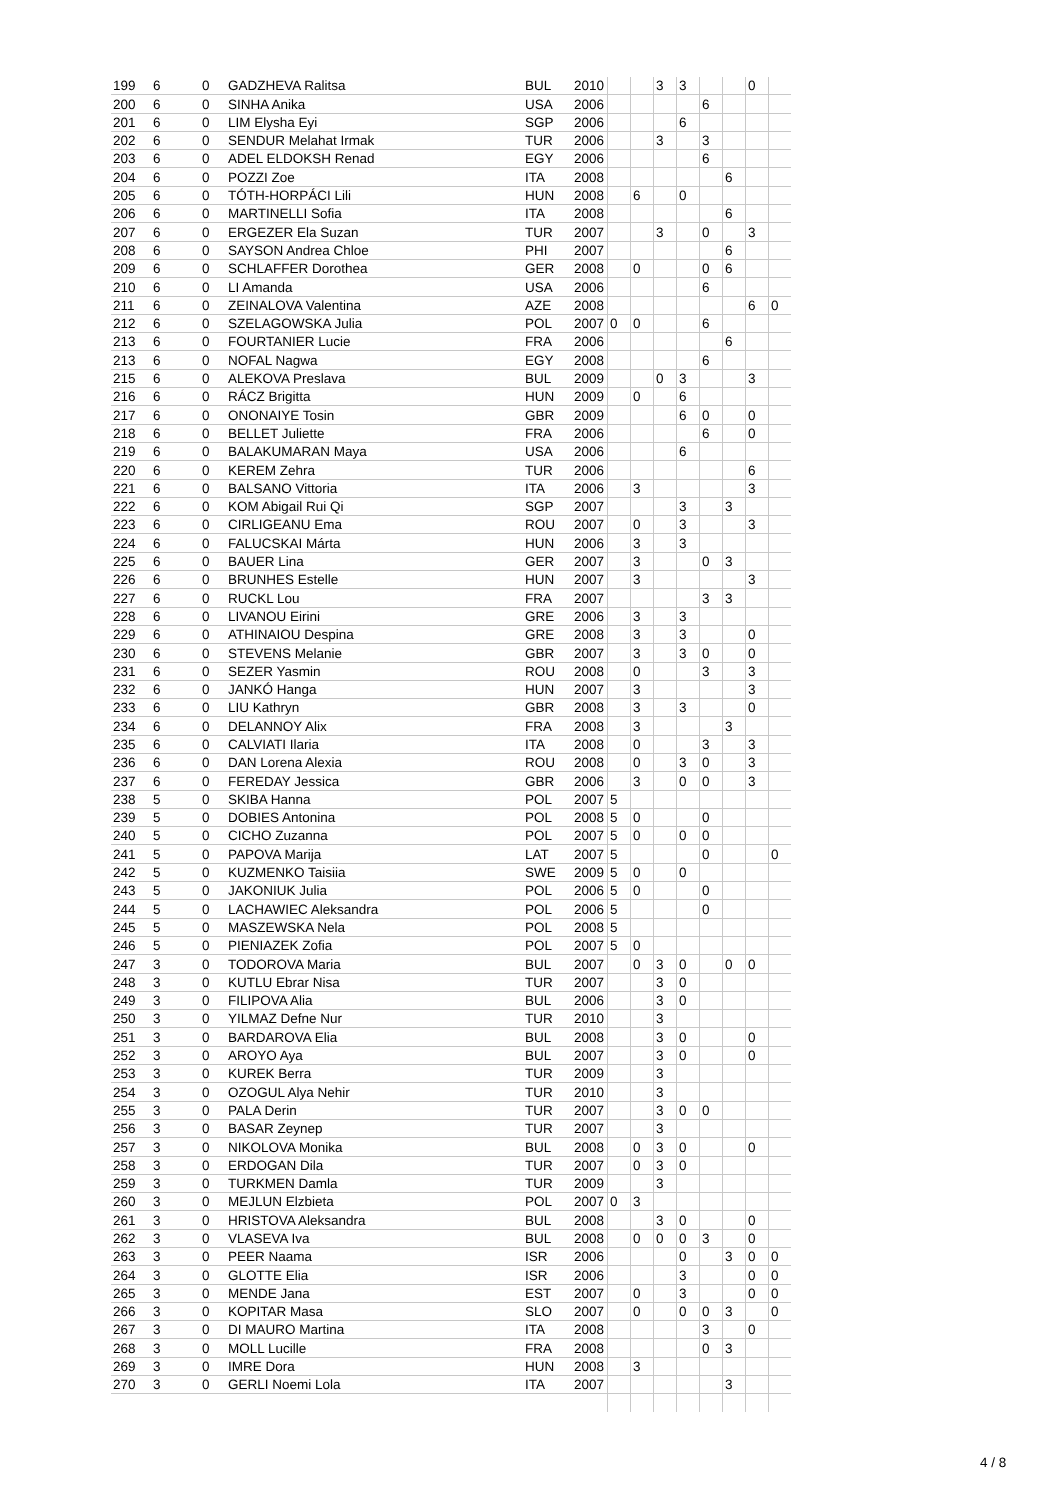| 199 | 6 | 0 | GADZHEVA Ralitsa | BUL | 2010 | | | 3 | 3 | | | 0 | |
| 200 | 6 | 0 | SINHA Anika | USA | 2006 | | | | | 6 | | | |
| 201 | 6 | 0 | LIM Elysha Eyi | SGP | 2006 | | | | 6 | | | | |
| 202 | 6 | 0 | SENDUR Melahat Irmak | TUR | 2006 | | | 3 | | 3 | | | |
| 203 | 6 | 0 | ADEL ELDOKSH Renad | EGY | 2006 | | | | | 6 | | | |
| 204 | 6 | 0 | POZZI Zoe | ITA | 2008 | | | | | | 6 | | |
| 205 | 6 | 0 | TÓTH-HORPÁCI Lili | HUN | 2008 | | 6 | | 0 | | | | |
| 206 | 6 | 0 | MARTINELLI Sofia | ITA | 2008 | | | | | | 6 | | |
| 207 | 6 | 0 | ERGEZER Ela Suzan | TUR | 2007 | | | 3 | | 0 | | 3 | |
| 208 | 6 | 0 | SAYSON Andrea Chloe | PHI | 2007 | | | | | | 6 | | |
| 209 | 6 | 0 | SCHLAFFER Dorothea | GER | 2008 | | 0 | | | 0 | 6 | | |
| 210 | 6 | 0 | LI Amanda | USA | 2006 | | | | | 6 | | | |
| 211 | 6 | 0 | ZEINALOVA Valentina | AZE | 2008 | | | | | | | 6 | 0 |
| 212 | 6 | 0 | SZELAGOWSKA Julia | POL | 2007 | 0 | 0 | | | 6 | | | |
| 213 | 6 | 0 | FOURTANIER Lucie | FRA | 2006 | | | | | | 6 | | |
| 213 | 6 | 0 | NOFAL Nagwa | EGY | 2008 | | | | | 6 | | | |
| 215 | 6 | 0 | ALEKOVA Preslava | BUL | 2009 | | | 0 | 3 | | | 3 | |
| 216 | 6 | 0 | RÁCZ Brigitta | HUN | 2009 | | 0 | | 6 | | | | |
| 217 | 6 | 0 | ONONAIYE Tosin | GBR | 2009 | | | | 6 | 0 | | 0 | |
| 218 | 6 | 0 | BELLET Juliette | FRA | 2006 | | | | | 6 | | 0 | |
| 219 | 6 | 0 | BALAKUMARAN Maya | USA | 2006 | | | | 6 | | | | |
| 220 | 6 | 0 | KEREM Zehra | TUR | 2006 | | | | | | | 6 | |
| 221 | 6 | 0 | BALSANO Vittoria | ITA | 2006 | | 3 | | | | | 3 | |
| 222 | 6 | 0 | KOM Abigail Rui Qi | SGP | 2007 | | | | 3 | | 3 | | |
| 223 | 6 | 0 | CIRLIGEANU Ema | ROU | 2007 | | 0 | | 3 | | | 3 | |
| 224 | 6 | 0 | FALUCSKAI Márta | HUN | 2006 | | 3 | | 3 | | | | |
| 225 | 6 | 0 | BAUER Lina | GER | 2007 | | 3 | | | 0 | 3 | | |
| 226 | 6 | 0 | BRUNHES Estelle | HUN | 2007 | | 3 | | | | | 3 | |
| 227 | 6 | 0 | RUCKL Lou | FRA | 2007 | | | | | 3 | 3 | | |
| 228 | 6 | 0 | LIVANOU Eirini | GRE | 2006 | | 3 | | 3 | | | | |
| 229 | 6 | 0 | ATHINAIOU Despina | GRE | 2008 | | 3 | | 3 | | | 0 | |
| 230 | 6 | 0 | STEVENS Melanie | GBR | 2007 | | 3 | | 3 | 0 | | 0 | |
| 231 | 6 | 0 | SEZER Yasmin | ROU | 2008 | | 0 | | | 3 | | 3 | |
| 232 | 6 | 0 | JANKÓ Hanga | HUN | 2007 | | 3 | | | | | 3 | |
| 233 | 6 | 0 | LIU Kathryn | GBR | 2008 | | 3 | | 3 | | | 0 | |
| 234 | 6 | 0 | DELANNOY Alix | FRA | 2008 | | 3 | | | | 3 | | |
| 235 | 6 | 0 | CALVIATI Ilaria | ITA | 2008 | | 0 | | | 3 | | 3 | |
| 236 | 6 | 0 | DAN Lorena Alexia | ROU | 2008 | | 0 | | 3 | 0 | | 3 | |
| 237 | 6 | 0 | FEREDAY Jessica | GBR | 2006 | | 3 | | 0 | 0 | | 3 | |
| 238 | 5 | 0 | SKIBA Hanna | POL | 2007 | 5 | | | | | | | |
| 239 | 5 | 0 | DOBIES Antonina | POL | 2008 | 5 | 0 | | | 0 | | | |
| 240 | 5 | 0 | CICHO Zuzanna | POL | 2007 | 5 | 0 | | 0 | 0 | | | |
| 241 | 5 | 0 | PAPOVA Marija | LAT | 2007 | 5 | | | | 0 | | | 0 |
| 242 | 5 | 0 | KUZMENKO Taisiia | SWE | 2009 | 5 | 0 | | 0 | | | | |
| 243 | 5 | 0 | JAKONIUK Julia | POL | 2006 | 5 | 0 | | | 0 | | | |
| 244 | 5 | 0 | LACHAWIEC Aleksandra | POL | 2006 | 5 | | | | 0 | | | |
| 245 | 5 | 0 | MASZEWSKA Nela | POL | 2008 | 5 | | | | | | | |
| 246 | 5 | 0 | PIENIAZEK Zofia | POL | 2007 | 5 | 0 | | | | | | |
| 247 | 3 | 0 | TODOROVA Maria | BUL | 2007 | | 0 | 3 | 0 | | 0 | 0 | |
| 248 | 3 | 0 | KUTLU Ebrar Nisa | TUR | 2007 | | | 3 | 0 | | | | |
| 249 | 3 | 0 | FILIPOVA Alia | BUL | 2006 | | | 3 | 0 | | | | |
| 250 | 3 | 0 | YILMAZ Defne Nur | TUR | 2010 | | | 3 | | | | | |
| 251 | 3 | 0 | BARDAROVA Elia | BUL | 2008 | | | 3 | 0 | | | 0 | |
| 252 | 3 | 0 | AROYO Aya | BUL | 2007 | | | 3 | 0 | | | 0 | |
| 253 | 3 | 0 | KUREK Berra | TUR | 2009 | | | 3 | | | | | |
| 254 | 3 | 0 | OZOGUL Alya Nehir | TUR | 2010 | | | 3 | | | | | |
| 255 | 3 | 0 | PALA Derin | TUR | 2007 | | | 3 | 0 | 0 | | | |
| 256 | 3 | 0 | BASAR Zeynep | TUR | 2007 | | | 3 | | | | | |
| 257 | 3 | 0 | NIKOLOVA Monika | BUL | 2008 | | 0 | 3 | 0 | | | 0 | |
| 258 | 3 | 0 | ERDOGAN Dila | TUR | 2007 | | 0 | 3 | 0 | | | | |
| 259 | 3 | 0 | TURKMEN Damla | TUR | 2009 | | | 3 | | | | | |
| 260 | 3 | 0 | MEJLUN Elzbieta | POL | 2007 | 0 | 3 | | | | | | |
| 261 | 3 | 0 | HRISTOVA Aleksandra | BUL | 2008 | | | 3 | 0 | | | 0 | |
| 262 | 3 | 0 | VLASEVA Iva | BUL | 2008 | | 0 | 0 | 0 | 3 | | 0 | |
| 263 | 3 | 0 | PEER Naama | ISR | 2006 | | | | 0 | | 3 | 0 | 0 |
| 264 | 3 | 0 | GLOTTE Elia | ISR | 2006 | | | | 3 | | | 0 | 0 |
| 265 | 3 | 0 | MENDE Jana | EST | 2007 | | 0 | | 3 | | | 0 | 0 |
| 266 | 3 | 0 | KOPITAR Masa | SLO | 2007 | | 0 | | 0 | 0 | 3 | | 0 |
| 267 | 3 | 0 | DI MAURO Martina | ITA | 2008 | | | | | 3 | | 0 | |
| 268 | 3 | 0 | MOLL Lucille | FRA | 2008 | | | | | 0 | 3 | | |
| 269 | 3 | 0 | IMRE Dora | HUN | 2008 | | 3 | | | | | | |
| 270 | 3 | 0 | GERLI Noemi Lola | ITA | 2007 | | | | | | 3 | | |
4 / 8